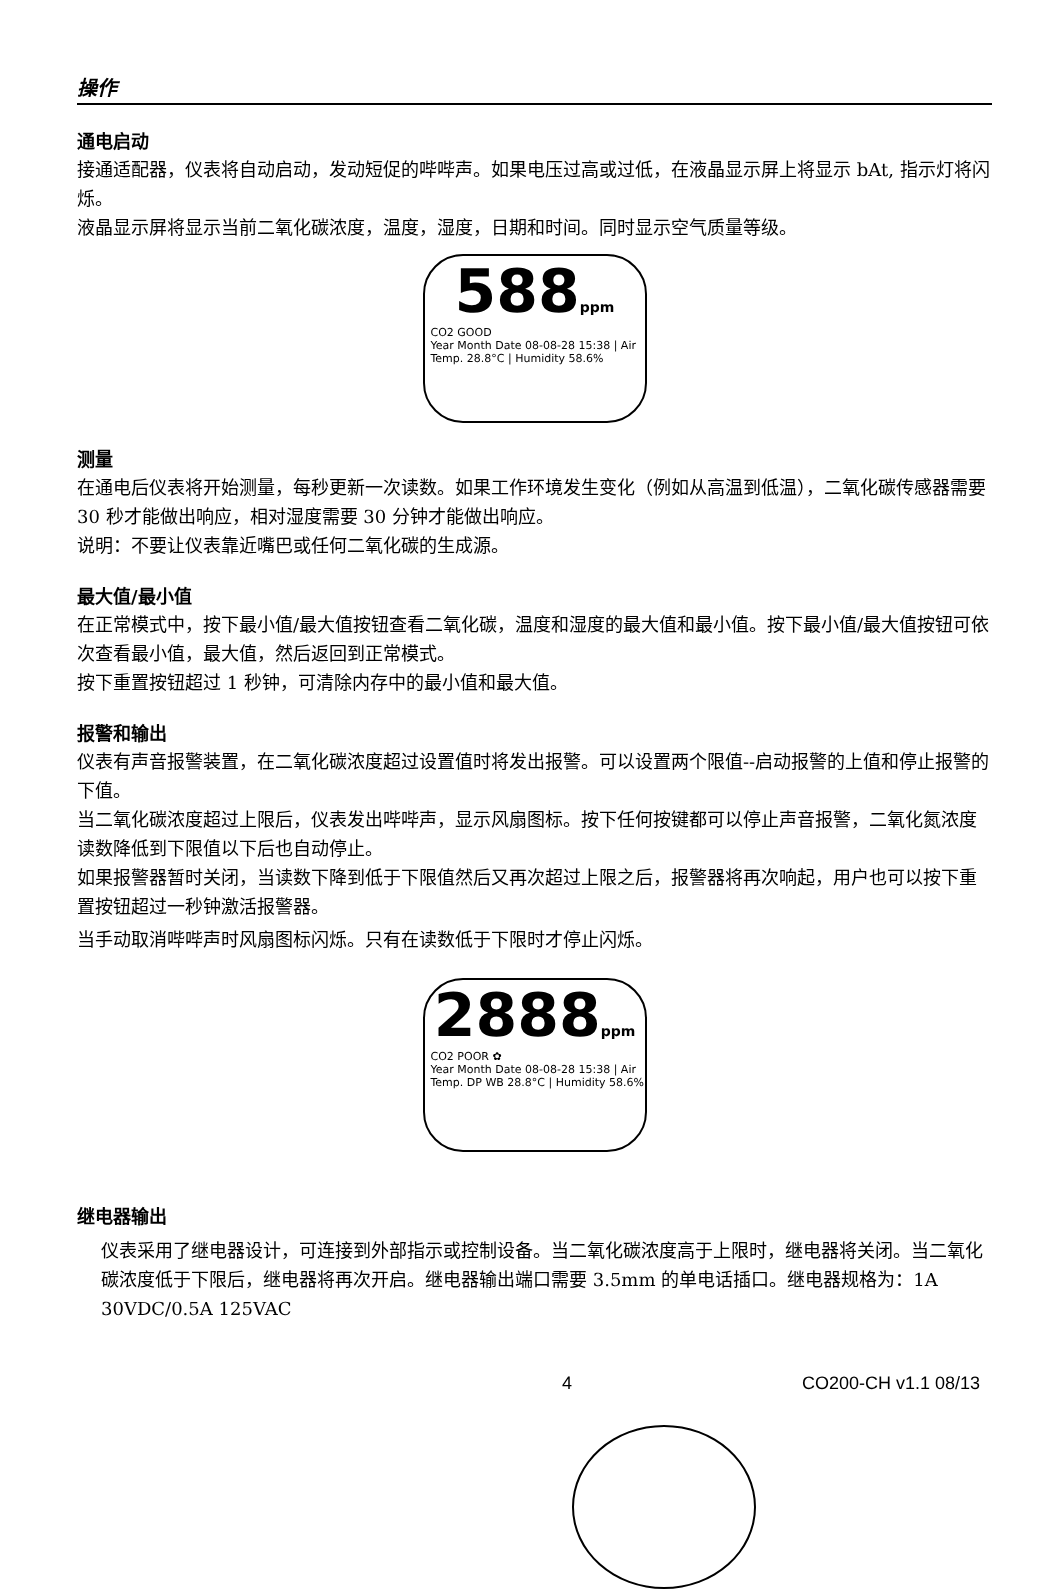操作
通电启动
接通适配器，仪表将自动启动，发动短促的哔哔声。如果电压过高或过低，在液晶显示屏上将显示 bAt, 指示灯将闪烁。
液晶显示屏将显示当前二氧化碳浓度，温度，湿度，日期和时间。同时显示空气质量等级。
588ppm
CO2 GOOD
Year Month Date 08-08-28 15:38 | Air Temp. 28.8°C | Humidity 58.6%
测量
在通电后仪表将开始测量，每秒更新一次读数。如果工作环境发生变化（例如从高温到低温），二氧化碳传感器需要 30 秒才能做出响应，相对湿度需要 30 分钟才能做出响应。
说明：不要让仪表靠近嘴巴或任何二氧化碳的生成源。
最大值/最小值
在正常模式中，按下最小值/最大值按钮查看二氧化碳，温度和湿度的最大值和最小值。按下最小值/最大值按钮可依次查看最小值，最大值，然后返回到正常模式。
按下重置按钮超过 1 秒钟，可清除内存中的最小值和最大值。
报警和输出
仪表有声音报警装置，在二氧化碳浓度超过设置值时将发出报警。可以设置两个限值--启动报警的上值和停止报警的下值。
当二氧化碳浓度超过上限后，仪表发出哔哔声，显示风扇图标。按下任何按键都可以停止声音报警，二氧化氮浓度读数降低到下限值以下后也自动停止。
如果报警器暂时关闭，当读数下降到低于下限值然后又再次超过上限之后，报警器将再次响起，用户也可以按下重置按钮超过一秒钟激活报警器。
当手动取消哔哔声时风扇图标闪烁。只有在读数低于下限时才停止闪烁。
2888ppm
CO2 POOR ✿
Year Month Date 08-08-28 15:38 | Air Temp. DP WB 28.8°C | Humidity 58.6%
继电器输出
仪表采用了继电器设计，可连接到外部指示或控制设备。当二氧化碳浓度高于上限时，继电器将关闭。当二氧化碳浓度低于下限后，继电器将再次开启。继电器输出端口需要 3.5mm 的单电话插口。继电器规格为：1A 30VDC/0.5A 125VAC
4 CO200-CH v1.1 08/13